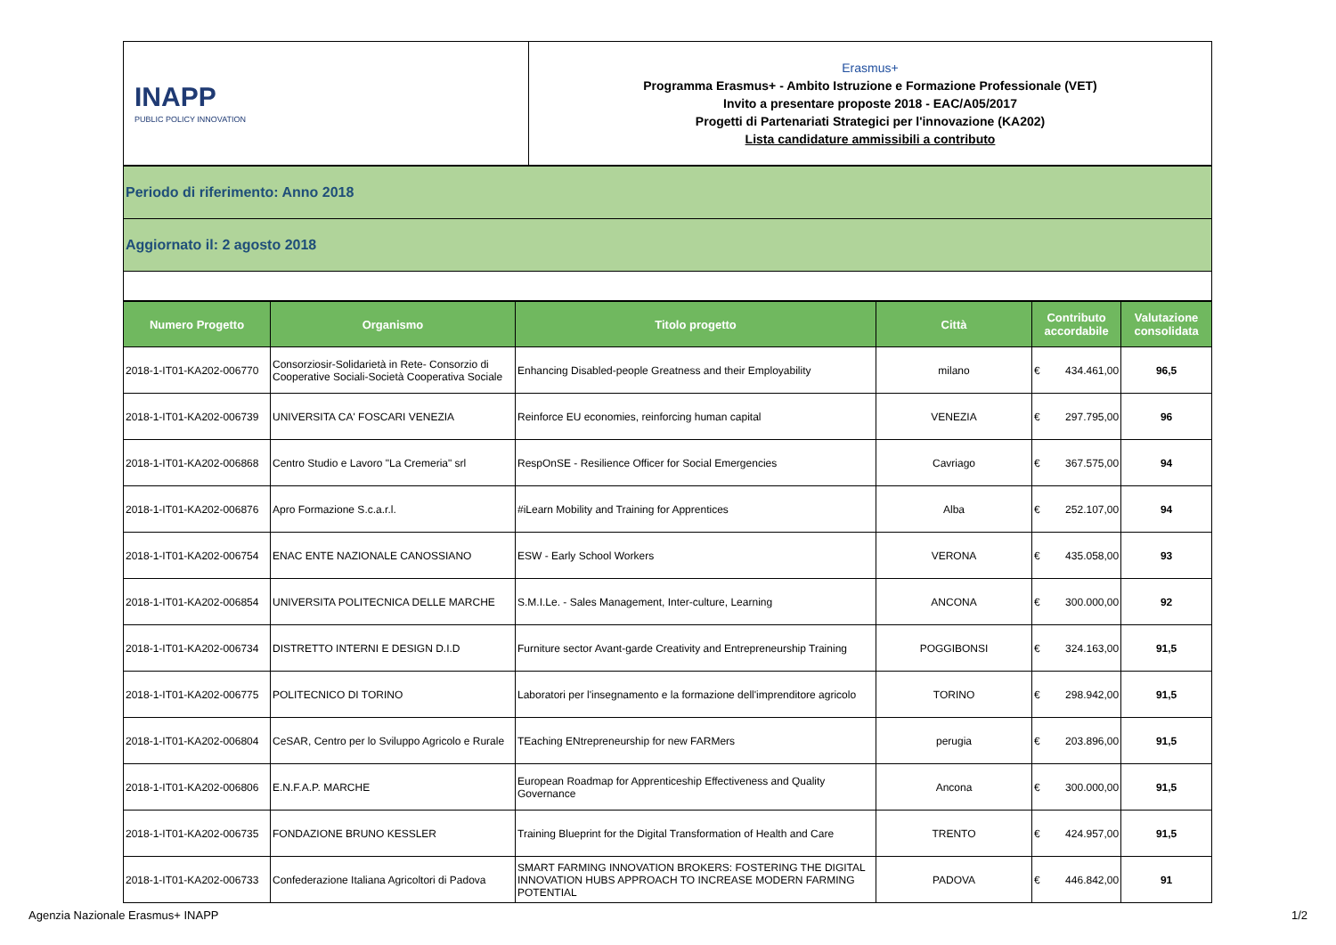| INAPP PUBLIC POLICY INNOVATION | Erasmus+ Programma Erasmus+ - Ambito Istruzione e Formazione Professionale (VET) Invito a presentare proposte 2018 - EAC/A05/2017 Progetti di Partenariati Strategici per l'innovazione (KA202) Lista candidature ammissibili a contributo |
| Periodo di riferimento: Anno 2018 |
| Aggiornato il: 2 agosto 2018 |
| Numero Progetto | Organismo | Titolo progetto | Città | Contributo accordabile | Valutazione consolidata |
| --- | --- | --- | --- | --- | --- |
| 2018-1-IT01-KA202-006770 | Consorziosir-Solidarietà in Rete- Consorzio di Cooperative Sociali-Società Cooperativa Sociale | Enhancing Disabled-people Greatness and their Employability | milano | € 434.461,00 | 96,5 |
| 2018-1-IT01-KA202-006739 | UNIVERSITA CA' FOSCARI VENEZIA | Reinforce EU economies, reinforcing human capital | VENEZIA | € 297.795,00 | 96 |
| 2018-1-IT01-KA202-006868 | Centro Studio e Lavoro "La Cremeria" srl | RespOnSE - Resilience Officer for Social Emergencies | Cavriago | € 367.575,00 | 94 |
| 2018-1-IT01-KA202-006876 | Apro Formazione S.c.a.r.l. | #iLearn Mobility and Training for Apprentices | Alba | € 252.107,00 | 94 |
| 2018-1-IT01-KA202-006754 | ENAC ENTE NAZIONALE CANOSSIANO | ESW - Early School Workers | VERONA | € 435.058,00 | 93 |
| 2018-1-IT01-KA202-006854 | UNIVERSITA POLITECNICA DELLE MARCHE | S.M.I.Le. - Sales Management, Inter-culture, Learning | ANCONA | € 300.000,00 | 92 |
| 2018-1-IT01-KA202-006734 | DISTRETTO INTERNI E DESIGN D.I.D | Furniture sector Avant-garde Creativity and Entrepreneurship Training | POGGIBONSI | € 324.163,00 | 91,5 |
| 2018-1-IT01-KA202-006775 | POLITECNICO DI TORINO | Laboratori per l'insegnamento e la formazione dell'imprenditore agricolo | TORINO | € 298.942,00 | 91,5 |
| 2018-1-IT01-KA202-006804 | CeSAR, Centro per lo Sviluppo Agricolo e Rurale | TEaching ENtrepreneurship for new FARMers | perugia | € 203.896,00 | 91,5 |
| 2018-1-IT01-KA202-006806 | E.N.F.A.P. MARCHE | European Roadmap for Apprenticeship Effectiveness and Quality Governance | Ancona | € 300.000,00 | 91,5 |
| 2018-1-IT01-KA202-006735 | FONDAZIONE BRUNO KESSLER | Training Blueprint for the Digital Transformation of Health and Care | TRENTO | € 424.957,00 | 91,5 |
| 2018-1-IT01-KA202-006733 | Confederazione Italiana Agricoltori di Padova | SMART FARMING INNOVATION BROKERS: FOSTERING THE DIGITAL INNOVATION HUBS APPROACH TO INCREASE MODERN FARMING POTENTIAL | PADOVA | € 446.842,00 | 91 |
Agenzia Nazionale Erasmus+ INAPP
1/2